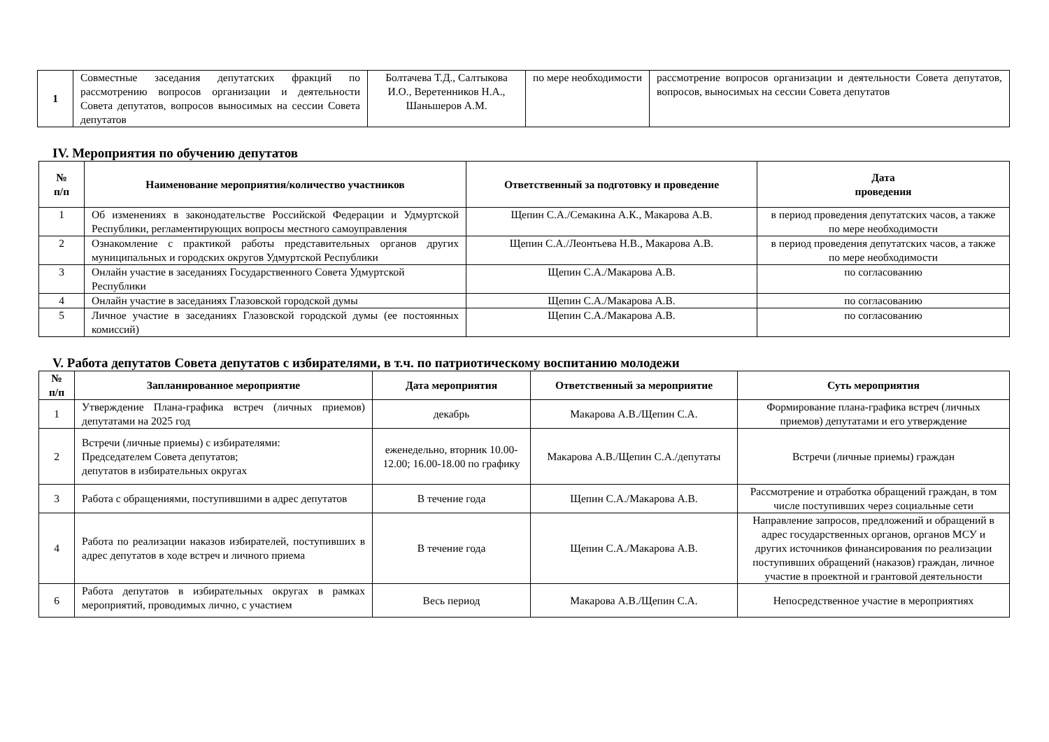| 1 | Совместные заседания депутатских фракций по рассмотрению вопросов организации и деятельности Совета депутатов, вопросов выносимых на сессии Совета депутатов | Болтачева Т.Д., Салтыкова И.О., Веретенников Н.А., Шаньшеров А.М. | по мере необходимости | рассмотрение вопросов организации и деятельности Совета депутатов, вопросов, выносимых на сессии Совета депутатов |
IV. Мероприятия по обучению депутатов
| № п/п | Наименование мероприятия/количество участников | Ответственный за подготовку и проведение | Дата проведения |
| --- | --- | --- | --- |
| 1 | Об изменениях в законодательстве Российской Федерации и Удмуртской Республики, регламентирующих вопросы местного самоуправления | Щепин С.А./Семакина А.К., Макарова А.В. | в период проведения депутатских часов, а также по мере необходимости |
| 2 | Ознакомление с практикой работы представительных органов других муниципальных и городских округов Удмуртской Республики | Щепин С.А./Леонтьева Н.В., Макарова А.В. | в период проведения депутатских часов, а также по мере необходимости |
| 3 | Онлайн участие в заседаниях Государственного Совета Удмуртской Республики | Щепин С.А./Макарова А.В. | по согласованию |
| 4 | Онлайн участие в заседаниях Глазовской городской думы | Щепин С.А./Макарова А.В. | по согласованию |
| 5 | Личное участие в заседаниях Глазовской городской думы (ее постоянных комиссий) | Щепин С.А./Макарова А.В. | по согласованию |
V. Работа депутатов Совета депутатов с избирателями, в т.ч. по патриотическому воспитанию молодежи
| № п/п | Запланированное мероприятие | Дата мероприятия | Ответственный за мероприятие | Суть мероприятия |
| --- | --- | --- | --- | --- |
| 1 | Утверждение Плана-графика встреч (личных приемов) депутатами на 2025 год | декабрь | Макарова А.В./Щепин С.А. | Формирование плана-графика встреч (личных приемов) депутатами и его утверждение |
| 2 | Встречи (личные приемы) с избирателями: Председателем Совета депутатов; депутатов в избирательных округах | еженедельно, вторник 10.00-12.00; 16.00-18.00 по графику | Макарова А.В./Щепин С.А./депутаты | Встречи (личные приемы) граждан |
| 3 | Работа с обращениями, поступившими в адрес депутатов | В течение года | Щепин С.А./Макарова А.В. | Рассмотрение и отработка обращений граждан, в том числе поступивших через социальные сети |
| 4 | Работа по реализации наказов избирателей, поступивших в адрес депутатов в ходе встреч и личного приема | В течение года | Щепин С.А./Макарова А.В. | Направление запросов, предложений и обращений в адрес государственных органов, органов МСУ и других источников финансирования по реализации поступивших обращений (наказов) граждан, личное участие в проектной и грантовой деятельности |
| 6 | Работа депутатов в избирательных округах в рамках мероприятий, проводимых лично, с участием | Весь период | Макарова А.В./Щепин С.А. | Непосредственное участие в мероприятиях |